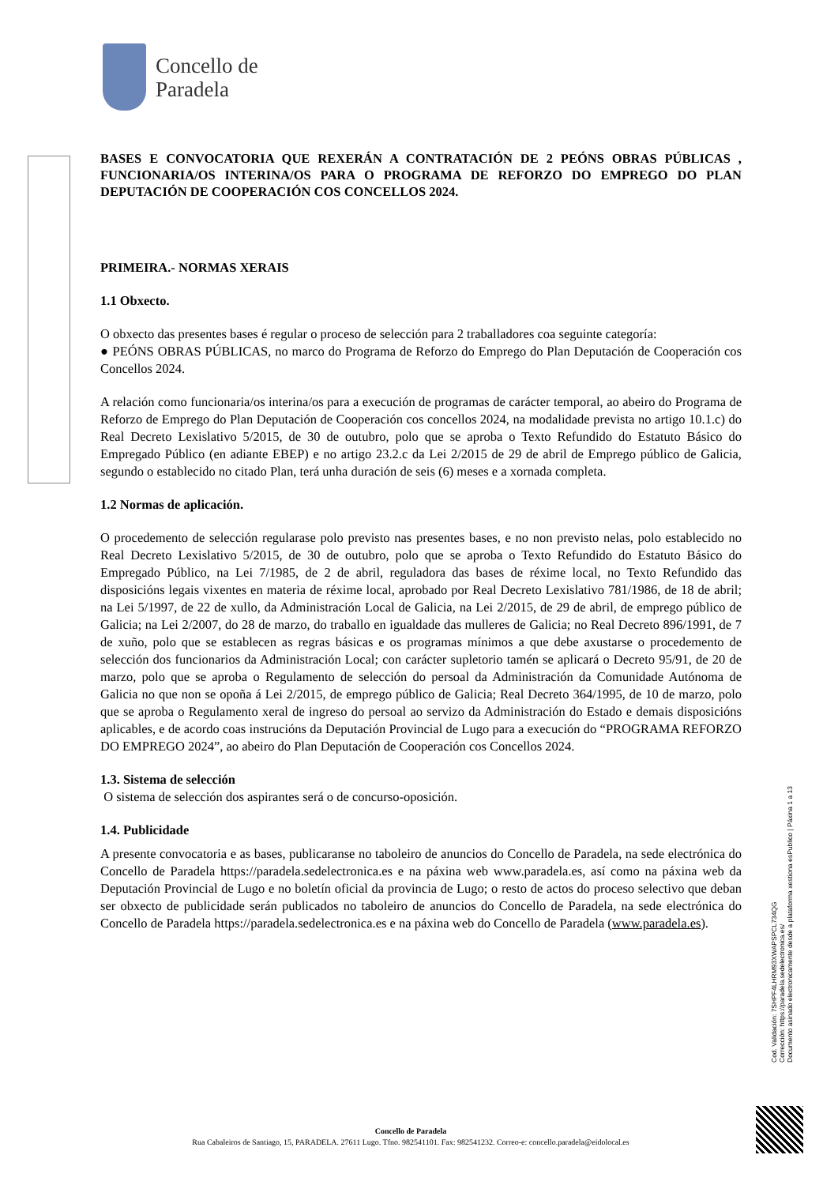Concello de
Paradela
BASES E CONVOCATORIA QUE REXERÁN A CONTRATACIÓN DE 2 PEÓNS OBRAS PÚBLICAS , FUNCIONARIA/OS INTERINA/OS PARA O PROGRAMA DE REFORZO DO EMPREGO DO PLAN DEPUTACIÓN DE COOPERACIÓN COS CONCELLOS 2024.
PRIMEIRA.- NORMAS XERAIS
1.1 Obxecto.
O obxecto das presentes bases é regular o proceso de selección para 2 traballadores coa seguinte categoría:
● PEÓNS OBRAS PÚBLICAS, no marco do Programa de Reforzo do Emprego do Plan Deputación de Cooperación cos Concellos 2024.
A relación como funcionaria/os interina/os para a execución de programas de carácter temporal, ao abeiro do Programa de Reforzo de Emprego do Plan Deputación de Cooperación cos concellos 2024, na modalidade prevista no artigo 10.1.c) do Real Decreto Lexislativo 5/2015, de 30 de outubro, polo que se aproba o Texto Refundido do Estatuto Básico do Empregado Público (en adiante EBEP) e no artigo 23.2.c da Lei 2/2015 de 29 de abril de Emprego público de Galicia, segundo o establecido no citado Plan, terá unha duración de seis (6) meses e a xornada completa.
1.2 Normas de aplicación.
O procedemento de selección regularase polo previsto nas presentes bases, e no non previsto nelas, polo establecido no Real Decreto Lexislativo 5/2015, de 30 de outubro, polo que se aproba o Texto Refundido do Estatuto Básico do Empregado Público, na Lei 7/1985, de 2 de abril, reguladora das bases de réxime local, no Texto Refundido das disposicións legais vixentes en materia de réxime local, aprobado por Real Decreto Lexislativo 781/1986, de 18 de abril; na Lei 5/1997, de 22 de xullo, da Administración Local de Galicia, na Lei 2/2015, de 29 de abril, de emprego público de Galicia; na Lei 2/2007, do 28 de marzo, do traballo en igualdade das mulleres de Galicia; no Real Decreto 896/1991, de 7 de xuño, polo que se establecen as regras básicas e os programas mínimos a que debe axustarse o procedemento de selección dos funcionarios da Administración Local; con carácter supletorio tamén se aplicará o Decreto 95/91, de 20 de marzo, polo que se aproba o Regulamento de selección do persoal da Administración da Comunidade Autónoma de Galicia no que non se opoña á Lei 2/2015, de emprego público de Galicia; Real Decreto 364/1995, de 10 de marzo, polo que se aproba o Regulamento xeral de ingreso do persoal ao servizo da Administración do Estado e demais disposicións aplicables, e de acordo coas instrucións da Deputación Provincial de Lugo para a execución do “PROGRAMA REFORZO DO EMPREGO 2024”, ao abeiro do Plan Deputación de Cooperación cos Concellos 2024.
1.3. Sistema de selección
O sistema de selección dos aspirantes será o de concurso-oposición.
1.4. Publicidade
A presente convocatoria e as bases, publicaranse no taboleiro de anuncios do Concello de Paradela, na sede electrónica do Concello de Paradela https://paradela.sedelectronica.es e na páxina web www.paradela.es, así como na páxina web da Deputación Provincial de Lugo e no boletín oficial da provincia de Lugo; o resto de actos do proceso selectivo que deban ser obxecto de publicidade serán publicados no taboleiro de anuncios do Concello de Paradela, na sede electrónica do Concello de Paradela https://paradela.sedelectronica.es e na páxina web do Concello de Paradela (www.paradela.es).
Cod. Validación: 7SHPF4LHRM93XWAPSPCL734QG
Corrección: https://paradela.sedelectronica.es/
Documento asinado electronicamente desde a plataforma xestiona esPublico | Páxina 1 a 13
Concello de Paradela
Rua Cabaleiros de Santiago, 15, PARADELA. 27611 Lugo. Tfno. 982541101. Fax: 982541232. Correo-e: concello.paradela@eidolocal.es